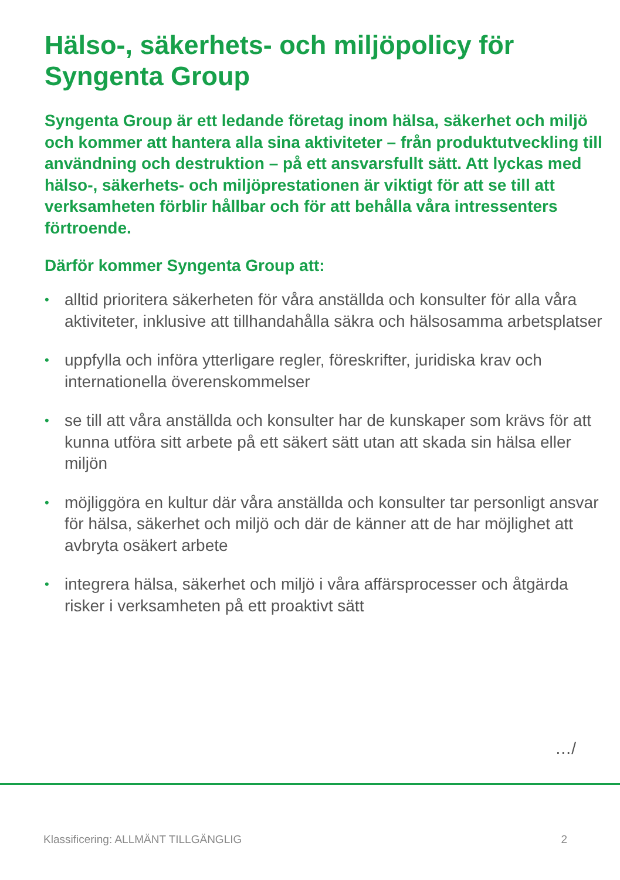Hälso-, säkerhets- och miljöpolicy för Syngenta Group
Syngenta Group är ett ledande företag inom hälsa, säkerhet och miljö och kommer att hantera alla sina aktiviteter – från produktutveckling till användning och destruktion – på ett ansvarsfullt sätt. Att lyckas med hälso-, säkerhets- och miljöprestationen är viktigt för att se till att verksamheten förblir hållbar och för att behålla våra intressenters förtroende.
Därför kommer Syngenta Group att:
• alltid prioritera säkerheten för våra anställda och konsulter för alla våra aktiviteter, inklusive att tillhandahålla säkra och hälsosamma arbetsplatser
• uppfylla och införa ytterligare regler, föreskrifter, juridiska krav och internationella överenskommelser
• se till att våra anställda och konsulter har de kunskaper som krävs för att kunna utföra sitt arbete på ett säkert sätt utan att skada sin hälsa eller miljön
• möjliggöra en kultur där våra anställda och konsulter tar personligt ansvar för hälsa, säkerhet och miljö och där de känner att de har möjlighet att avbryta osäkert arbete
• integrera hälsa, säkerhet och miljö i våra affärsprocesser och åtgärda risker i verksamheten på ett proaktivt sätt
…/
Klassificering: ALLMÄNT TILLGÄNGLIG 2